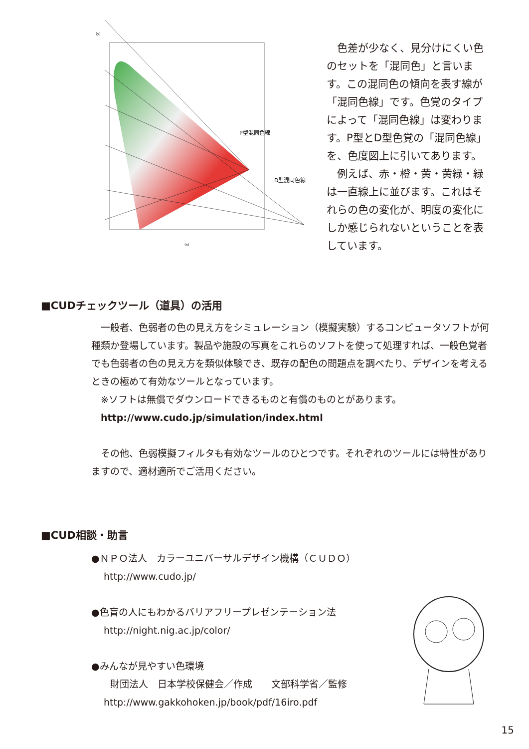P型混同色線
D型混同色線
(x)
(y)
　色差が少なく、見分けにくい色のセットを「混同色」と言います。この混同色の傾向を表す線が「混同色線」です。色覚のタイプによって「混同色線」は変わります。P型とD型色覚の「混同色線」を、色度図上に引いてあります。
　例えば、赤・橙・黄・黄緑・緑は一直線上に並びます。これはそれらの色の変化が、明度の変化にしか感じられないということを表しています。
■CUDチェックツール（道具）の活用
　一般者、色弱者の色の見え方をシミュレーション（模擬実験）するコンピュータソフトが何種類か登場しています。製品や施設の写真をこれらのソフトを使って処理すれば、一般色覚者でも色弱者の色の見え方を類似体験でき、既存の配色の問題点を調べたり、デザインを考えるときの極めて有効なツールとなっています。
　※ソフトは無償でダウンロードできるものと有償のものとがあります。
　http://www.cudo.jp/simulation/index.html
　その他、色弱模擬フィルタも有効なツールのひとつです。それぞれのツールには特性がありますので、適材適所でご活用ください。
■CUD相談・助言
●ＮＰＯ法人　カラーユニバーサルデザイン機構（ＣＵＤＯ）
　 http://www.cudo.jp/
●色盲の人にもわかるバリアフリープレゼンテーション法
　 http://night.nig.ac.jp/color/
●みんなが見やすい色環境
　　財団法人　日本学校保健会／作成　　文部科学省／監修
　 http://www.gakkohoken.jp/book/pdf/16iro.pdf
15